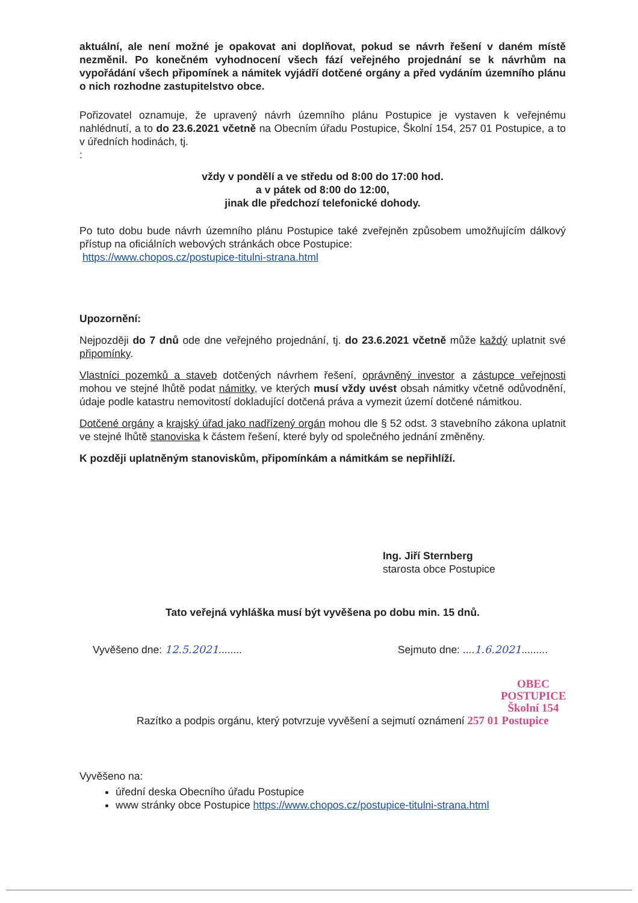aktuální, ale není možné je opakovat ani doplňovat, pokud se návrh řešení v daném místě nezměnil. Po konečném vyhodnocení všech fází veřejného projednání se k návrhům na vypořádání všech připomínek a námitek vyjádří dotčené orgány a před vydáním územního plánu o nich rozhodne zastupitelstvo obce.
Pořizovatel oznamuje, že upravený návrh územního plánu Postupice je vystaven k veřejnému nahlédnutí, a to do 23.6.2021 včetně na Obecním úřadu Postupice, Školní 154, 257 01 Postupice, a to v úředních hodinách, tj.
:
vždy v pondělí a ve středu od 8:00 do 17:00 hod.
a v pátek od 8:00 do 12:00,
jinak dle předchozí telefonické dohody.
Po tuto dobu bude návrh územního plánu Postupice také zveřejněn způsobem umožňujícím dálkový přístup na oficiálních webových stránkách obce Postupice:
https://www.chopos.cz/postupice-titulni-strana.html
Upozornění:
Nejpozději do 7 dnů ode dne veřejného projednání, tj. do 23.6.2021 včetně může každý uplatnit své připomínky.
Vlastníci pozemků a staveb dotčených návrhem řešení, oprávněný investor a zástupce veřejnosti mohou ve stejné lhůtě podat námitky, ve kterých musí vždy uvést obsah námitky včetně odůvodnění, údaje podle katastru nemovitostí dokladující dotčená práva a vymezit území dotčené námitkou.
Dotčené orgány a krajský úřad jako nadřízený orgán mohou dle § 52 odst. 3 stavebního zákona uplatnit ve stejné lhůtě stanoviska k částem řešení, které byly od společného jednání změněny.
K později uplatněným stanoviskům, připomínkám a námitkám se nepřihlíží.
Ing. Jiří Sternberg
starosta obce Postupice
Tato veřejná vyhláška musí být vyvěšena po dobu min. 15 dnů.
Vyvěšeno dne: 12.5.2021........ Sejmuto dne: ....1.6.2021.........
OBEC POSTUPICE
Školní 154
Razítko a podpis orgánu, který potvrzuje vyvěšení a sejmutí oznámení 257 01 Postupice
Vyvěšeno na:
úřední deska Obecního úřadu Postupice
www stránky obce Postupice https://www.chopos.cz/postupice-titulni-strana.html